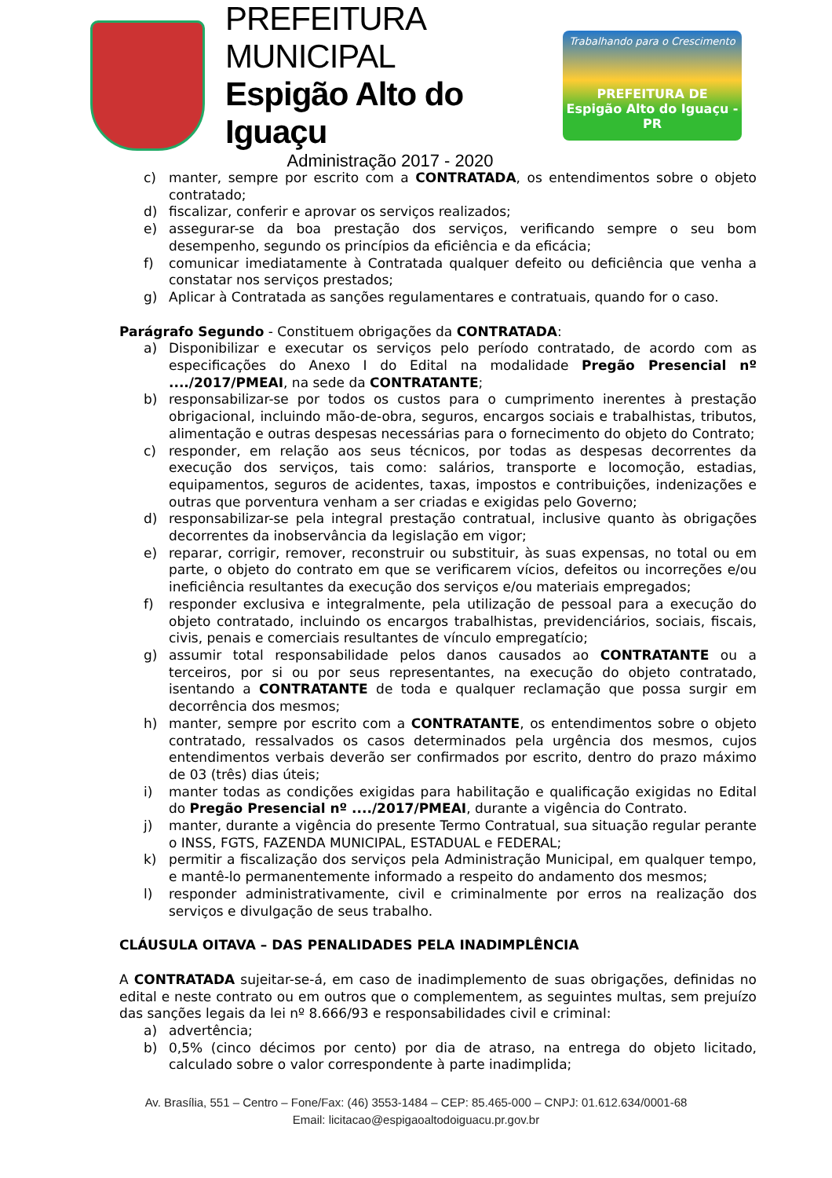PREFEITURA MUNICIPAL
Espigão Alto do Iguaçu
Administração 2017 - 2020
Trabalhando para o Crescimento
PREFEITURA DE
Espigão Alto do Iguaçu - PR
c) manter, sempre por escrito com a CONTRATADA, os entendimentos sobre o objeto contratado;
d) fiscalizar, conferir e aprovar os serviços realizados;
e) assegurar-se da boa prestação dos serviços, verificando sempre o seu bom desempenho, segundo os princípios da eficiência e da eficácia;
f) comunicar imediatamente à Contratada qualquer defeito ou deficiência que venha a constatar nos serviços prestados;
g) Aplicar à Contratada as sanções regulamentares e contratuais, quando for o caso.
Parágrafo Segundo - Constituem obrigações da CONTRATADA:
a) Disponibilizar e executar os serviços pelo período contratado, de acordo com as especificações do Anexo I do Edital na modalidade Pregão Presencial nº ..../2017/PMEAI, na sede da CONTRATANTE;
b) responsabilizar-se por todos os custos para o cumprimento inerentes à prestação obrigacional, incluindo mão-de-obra, seguros, encargos sociais e trabalhistas, tributos, alimentação e outras despesas necessárias para o fornecimento do objeto do Contrato;
c) responder, em relação aos seus técnicos, por todas as despesas decorrentes da execução dos serviços, tais como: salários, transporte e locomoção, estadias, equipamentos, seguros de acidentes, taxas, impostos e contribuições, indenizações e outras que porventura venham a ser criadas e exigidas pelo Governo;
d) responsabilizar-se pela integral prestação contratual, inclusive quanto às obrigações decorrentes da inobservância da legislação em vigor;
e) reparar, corrigir, remover, reconstruir ou substituir, às suas expensas, no total ou em parte, o objeto do contrato em que se verificarem vícios, defeitos ou incorreções e/ou ineficiência resultantes da execução dos serviços e/ou materiais empregados;
f) responder exclusiva e integralmente, pela utilização de pessoal para a execução do objeto contratado, incluindo os encargos trabalhistas, previdenciários, sociais, fiscais, civis, penais e comerciais resultantes de vínculo empregatício;
g) assumir total responsabilidade pelos danos causados ao CONTRATANTE ou a terceiros, por si ou por seus representantes, na execução do objeto contratado, isentando a CONTRATANTE de toda e qualquer reclamação que possa surgir em decorrência dos mesmos;
h) manter, sempre por escrito com a CONTRATANTE, os entendimentos sobre o objeto contratado, ressalvados os casos determinados pela urgência dos mesmos, cujos entendimentos verbais deverão ser confirmados por escrito, dentro do prazo máximo de 03 (três) dias úteis;
i) manter todas as condições exigidas para habilitação e qualificação exigidas no Edital do Pregão Presencial nº ..../2017/PMEAI, durante a vigência do Contrato.
j) manter, durante a vigência do presente Termo Contratual, sua situação regular perante o INSS, FGTS, FAZENDA MUNICIPAL, ESTADUAL e FEDERAL;
k) permitir a fiscalização dos serviços pela Administração Municipal, em qualquer tempo, e mantê-lo permanentemente informado a respeito do andamento dos mesmos;
l) responder administrativamente, civil e criminalmente por erros na realização dos serviços e divulgação de seus trabalho.
CLÁUSULA OITAVA – DAS PENALIDADES PELA INADIMPLÊNCIA
A CONTRATADA sujeitar-se-á, em caso de inadimplemento de suas obrigações, definidas no edital e neste contrato ou em outros que o complementem, as seguintes multas, sem prejuízo das sanções legais da lei nº 8.666/93 e responsabilidades civil e criminal:
a) advertência;
b) 0,5% (cinco décimos por cento) por dia de atraso, na entrega do objeto licitado, calculado sobre o valor correspondente à parte inadimplida;
Av. Brasília, 551 – Centro – Fone/Fax: (46) 3553-1484 – CEP: 85.465-000 – CNPJ: 01.612.634/0001-68
Email: licitacao@espigaoaltodoiguacu.pr.gov.br